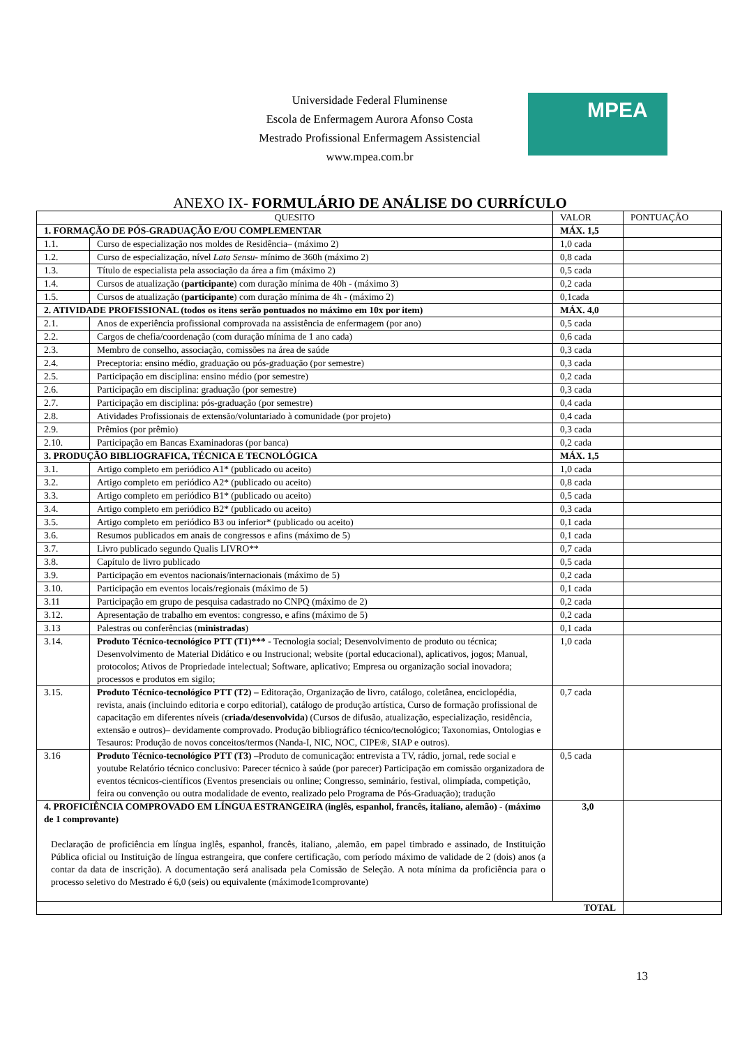Universidade Federal Fluminense
Escola de Enfermagem Aurora Afonso Costa
Mestrado Profissional Enfermagem Assistencial
www.mpea.com.br
MPEA
ANEXO IX- FORMULÁRIO DE ANÁLISE DO CURRÍCULO
| QUESITO | | VALOR | PONTUAÇÃO |
| --- | --- | --- | --- |
| 1. FORMAÇÃO DE PÓS-GRADUAÇÃO E/OU COMPLEMENTAR | | MÁX. 1,5 | |
| 1.1. | Curso de especialização nos moldes de Residência– (máximo 2) | 1,0 cada | |
| 1.2. | Curso de especialização, nível Lato Sensu - mínimo de 360h (máximo 2) | 0,8 cada | |
| 1.3. | Título de especialista pela associação da área a fim (máximo 2) | 0,5 cada | |
| 1.4. | Cursos de atualização ( participante ) com duração mínima de 40h - (máximo 3) | 0,2 cada | |
| 1.5. | Cursos de atualização ( participante ) com duração mínima de 4h - (máximo 2) | 0,1cada | |
| 2. ATIVIDADE PROFISSIONAL (todos os itens serão pontuados no máximo em 10x por item) | | MÁX. 4,0 | |
| 2.1. | Anos de experiência profissional comprovada na assistência de enfermagem (por ano) | 0,5 cada | |
| 2.2. | Cargos de chefia/coordenação (com duração mínima de 1 ano cada) | 0,6 cada | |
| 2.3. | Membro de conselho, associação, comissões na área de saúde | 0,3 cada | |
| 2.4. | Preceptoria: ensino médio, graduação ou pós-graduação (por semestre) | 0,3 cada | |
| 2.5. | Participação em disciplina: ensino médio (por semestre) | 0,2 cada | |
| 2.6. | Participação em disciplina: graduação (por semestre) | 0,3 cada | |
| 2.7. | Participação em disciplina: pós-graduação (por semestre) | 0,4 cada | |
| 2.8. | Atividades Profissionais de extensão/voluntariado à comunidade (por projeto) | 0,4 cada | |
| 2.9. | Prêmios (por prêmio) | 0,3 cada | |
| 2.10. | Participação em Bancas Examinadoras (por banca) | 0,2 cada | |
| 3. PRODUÇÃO BIBLIOGRAFICA, TÉCNICA E TECNOLÓGICA | | MÁX. 1,5 | |
| 3.1. | Artigo completo em periódico A1* (publicado ou aceito) | 1,0 cada | |
| 3.2. | Artigo completo em periódico A2* (publicado ou aceito) | 0,8 cada | |
| 3.3. | Artigo completo em periódico B1* (publicado ou aceito) | 0,5 cada | |
| 3.4. | Artigo completo em periódico B2* (publicado ou aceito) | 0,3 cada | |
| 3.5. | Artigo completo em periódico B3 ou inferior* (publicado ou aceito) | 0,1 cada | |
| 3.6. | Resumos publicados em anais de congressos e afins (máximo de 5) | 0,1 cada | |
| 3.7. | Livro publicado segundo Qualis LIVRO** | 0,7 cada | |
| 3.8. | Capítulo de livro publicado | 0,5 cada | |
| 3.9. | Participação em eventos nacionais/internacionais (máximo de 5) | 0,2 cada | |
| 3.10. | Participação em eventos locais/regionais (máximo de 5) | 0,1 cada | |
| 3.11 | Participação em grupo de pesquisa cadastrado no CNPQ (máximo de 2) | 0,2 cada | |
| 3.12. | Apresentação de trabalho em eventos: congresso, e afins (máximo de 5) | 0,2 cada | |
| 3.13 | Palestras ou conferências ( ministradas ) | 0,1 cada | |
| 3.14. | Produto Técnico-tecnológico PTT (T1)*** - Tecnologia social; Desenvolvimento de produto ou técnica; Desenvolvimento de Material Didático e ou Instrucional; website (portal educacional), aplicativos, jogos; Manual, protocolos; Ativos de Propriedade intelectual; Software, aplicativo; Empresa ou organização social inovadora; processos e produtos em sigilo; | 1,0 cada | |
| 3.15. | Produto Técnico-tecnológico PTT (T2) – Editoração, Organização de livro, catálogo, coletânea, enciclopédia, revista, anais (incluindo editoria e corpo editorial), catálogo de produção artística, Curso de formação profissional de capacitação em diferentes níveis ( criada/desenvolvida ) (Cursos de difusão, atualização, especialização, residência, extensão e outros)– devidamente comprovado. Produção bibliográfico técnico/tecnológico; Taxonomias, Ontologias e Tesauros: Produção de novos conceitos/termos (Nanda-I, NIC, NOC, CIPE®, SIAP e outros). | 0,7 cada | |
| 3.16 | Produto Técnico-tecnológico PTT (T3) – Produto de comunicação: entrevista a TV, rádio, jornal, rede social e youtube Relatório técnico conclusivo: Parecer técnico à saúde (por parecer) Participação em comissão organizadora de eventos técnicos-científicos (Eventos presenciais ou online; Congresso, seminário, festival, olimpíada, competição, feira ou convenção ou outra modalidade de evento, realizado pelo Programa de Pós-Graduação); tradução | 0,5 cada | |
| 4. PROFICIÊNCIA COMPROVADO EM LÍNGUA ESTRANGEIRA (inglês, espanhol, francês, italiano, alemão) - (máximo de 1 comprovante) Declaração de proficiência em língua inglês, espanhol, francês, italiano, ,alemão, em papel timbrado e assinado, de Instituição Pública oficial ou Instituição de língua estrangeira, que confere certificação, com período máximo de validade de 2 (dois) anos (a contar da data de inscrição). A documentação será analisada pela Comissão de Seleção. A nota mínima da proficiência para o processo seletivo do Mestrado é 6,0 (seis) ou equivalente (máximode1comprovante) | | 3,0 | |
| TOTAL | | | |
13